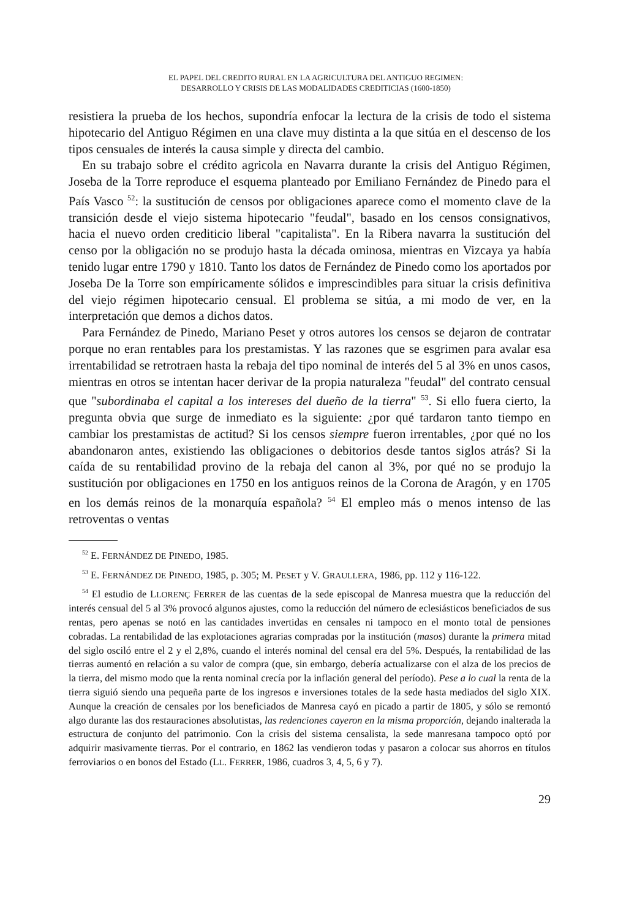EL PAPEL DEL CREDITO RURAL EN LA AGRICULTURA DEL ANTIGUO REGIMEN:
DESARROLLO Y CRISIS DE LAS MODALIDADES CREDITICIAS (1600-1850)
resistiera la prueba de los hechos, supondría enfocar la lectura de la crisis de todo el sistema hipotecario del Antiguo Régimen en una clave muy distinta a la que sitúa en el descenso de los tipos censuales de interés la causa simple y directa del cambio.
En su trabajo sobre el crédito agricola en Navarra durante la crisis del Antiguo Régimen, Joseba de la Torre reproduce el esquema planteado por Emiliano Fernández de Pinedo para el País Vasco <sup>52</sup>: la sustitución de censos por obligaciones aparece como el momento clave de la transición desde el viejo sistema hipotecario "feudal", basado en los censos consignativos, hacia el nuevo orden crediticio liberal "capitalista". En la Ribera navarra la sustitución del censo por la obligación no se produjo hasta la década ominosa, mientras en Vizcaya ya había tenido lugar entre 1790 y 1810. Tanto los datos de Fernández de Pinedo como los aportados por Joseba De la Torre son empíricamente sólidos e imprescindibles para situar la crisis definitiva del viejo régimen hipotecario censual. El problema se sitúa, a mi modo de ver, en la interpretación que demos a dichos datos.
Para Fernández de Pinedo, Mariano Peset y otros autores los censos se dejaron de contratar porque no eran rentables para los prestamistas. Y las razones que se esgrimen para avalar esa irrentabilidad se retrotraen hasta la rebaja del tipo nominal de interés del 5 al 3% en unos casos, mientras en otros se intentan hacer derivar de la propia naturaleza "feudal" del contrato censual que "subordinaba el capital a los intereses del dueño de la tierra" <sup>53</sup>. Si ello fuera cierto, la pregunta obvia que surge de inmediato es la siguiente: ¿por qué tardaron tanto tiempo en cambiar los prestamistas de actitud? Si los censos siempre fueron irrentables, ¿por qué no los abandonaron antes, existiendo las obligaciones o debitorios desde tantos siglos atrás? Si la caída de su rentabilidad provino de la rebaja del canon al 3%, por qué no se produjo la sustitución por obligaciones en 1750 en los antiguos reinos de la Corona de Aragón, y en 1705 en los demás reinos de la monarquía española? <sup>54</sup> El empleo más o menos intenso de las retroventas o ventas
<sup>52</sup> E. FERNÁNDEZ DE PINEDO, 1985.
<sup>53</sup> E. FERNÁNDEZ DE PINEDO, 1985, p. 305; M. PESET y V. GRAULLERA, 1986, pp. 112 y 116-122.
<sup>54</sup> El estudio de LLORENÇ FERRER de las cuentas de la sede episcopal de Manresa muestra que la reducción del interés censual del 5 al 3% provocó algunos ajustes, como la reducción del número de eclesiásticos beneficiados de sus rentas, pero apenas se notó en las cantidades invertidas en censales ni tampoco en el monto total de pensiones cobradas. La rentabilidad de las explotaciones agrarias compradas por la institución (masos) durante la primera mitad del siglo osciló entre el 2 y el 2,8%, cuando el interés nominal del censal era del 5%. Después, la rentabilidad de las tierras aumentó en relación a su valor de compra (que, sin embargo, debería actualizarse con el alza de los precios de la tierra, del mismo modo que la renta nominal crecía por la inflación general del período). Pese a lo cual la renta de la tierra siguió siendo una pequeña parte de los ingresos e inversiones totales de la sede hasta mediados del siglo XIX. Aunque la creación de censales por los beneficiados de Manresa cayó en picado a partir de 1805, y sólo se remontó algo durante las dos restauraciones absolutistas, las redenciones cayeron en la misma proporción, dejando inalterada la estructura de conjunto del patrimonio. Con la crisis del sistema censalista, la sede manresana tampoco optó por adquirir masivamente tierras. Por el contrario, en 1862 las vendieron todas y pasaron a colocar sus ahorros en títulos ferroviarios o en bonos del Estado (LL. FERRER, 1986, cuadros 3, 4, 5, 6 y 7).
29